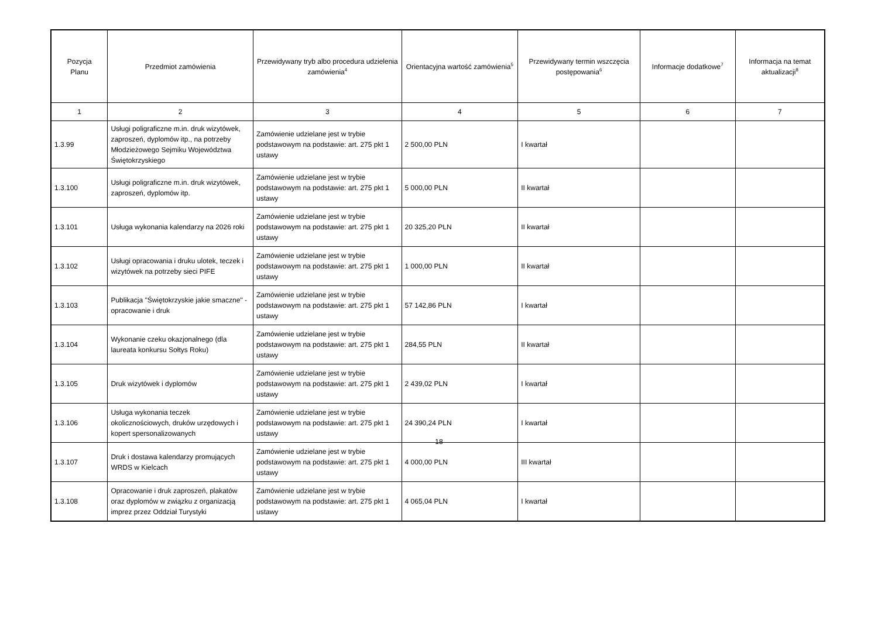| Pozycja Planu | Przedmiot zamówienia | Przewidywany tryb albo procedura udzielenia zamówienia<sup>4</sup> | Orientacyjna wartość zamówienia<sup>5</sup> | Przewidywany termin wszczęcia postępowania<sup>6</sup> | Informacje dodatkowe<sup>7</sup> | Informacja na temat aktualizacji<sup>8</sup> |
| --- | --- | --- | --- | --- | --- | --- |
| 1 | 2 | 3 | 4 | 5 | 6 | 7 |
| 1.3.99 | Usługi poligraficzne m.in. druk wizytówek, zaproszeń, dyplomów itp., na potrzeby Młodzieżowego Sejmiku Województwa Świętokrzyskiego | Zamówienie udzielane jest w trybie podstawowym na podstawie: art. 275 pkt 1 ustawy | 2 500,00 PLN | I kwartał | | |
| 1.3.100 | Usługi poligraficzne m.in. druk wizytówek, zaproszeń, dyplomów itp. | Zamówienie udzielane jest w trybie podstawowym na podstawie: art. 275 pkt 1 ustawy | 5 000,00 PLN | II kwartał | | |
| 1.3.101 | Usługa wykonania kalendarzy na 2026 roki | Zamówienie udzielane jest w trybie podstawowym na podstawie: art. 275 pkt 1 ustawy | 20 325,20 PLN | II kwartał | | |
| 1.3.102 | Usługi opracowania i druku ulotek, teczek i wizytówek na potrzeby sieci PIFE | Zamówienie udzielane jest w trybie podstawowym na podstawie: art. 275 pkt 1 ustawy | 1 000,00 PLN | II kwartał | | |
| 1.3.103 | Publikacja "Świętokrzyskie jakie smaczne" - opracowanie i druk | Zamówienie udzielane jest w trybie podstawowym na podstawie: art. 275 pkt 1 ustawy | 57 142,86 PLN | I kwartał | | |
| 1.3.104 | Wykonanie czeku okazjonalnego (dla laureata konkursu Sołtys Roku) | Zamówienie udzielane jest w trybie podstawowym na podstawie: art. 275 pkt 1 ustawy | 284,55 PLN | II kwartał | | |
| 1.3.105 | Druk wizytówek i dyplomów | Zamówienie udzielane jest w trybie podstawowym na podstawie: art. 275 pkt 1 ustawy | 2 439,02 PLN | I kwartał | | |
| 1.3.106 | Usługa wykonania teczek okolicznościowych, druków urzędowych i kopert spersonalizowanych | Zamówienie udzielane jest w trybie podstawowym na podstawie: art. 275 pkt 1 ustawy | 24 390,24 PLN | I kwartał | | |
| 1.3.107 | Druk i dostawa kalendarzy promujących WRDS w Kielcach | Zamówienie udzielane jest w trybie podstawowym na podstawie: art. 275 pkt 1 ustawy | 4 000,00 PLN | III kwartał | | |
| 1.3.108 | Opracowanie i druk zaproszeń, plakatów oraz dyplomów w związku z organizacją imprez przez Oddział Turystyki | Zamówienie udzielane jest w trybie podstawowym na podstawie: art. 275 pkt 1 ustawy | 4 065,04 PLN | I kwartał | | |
18